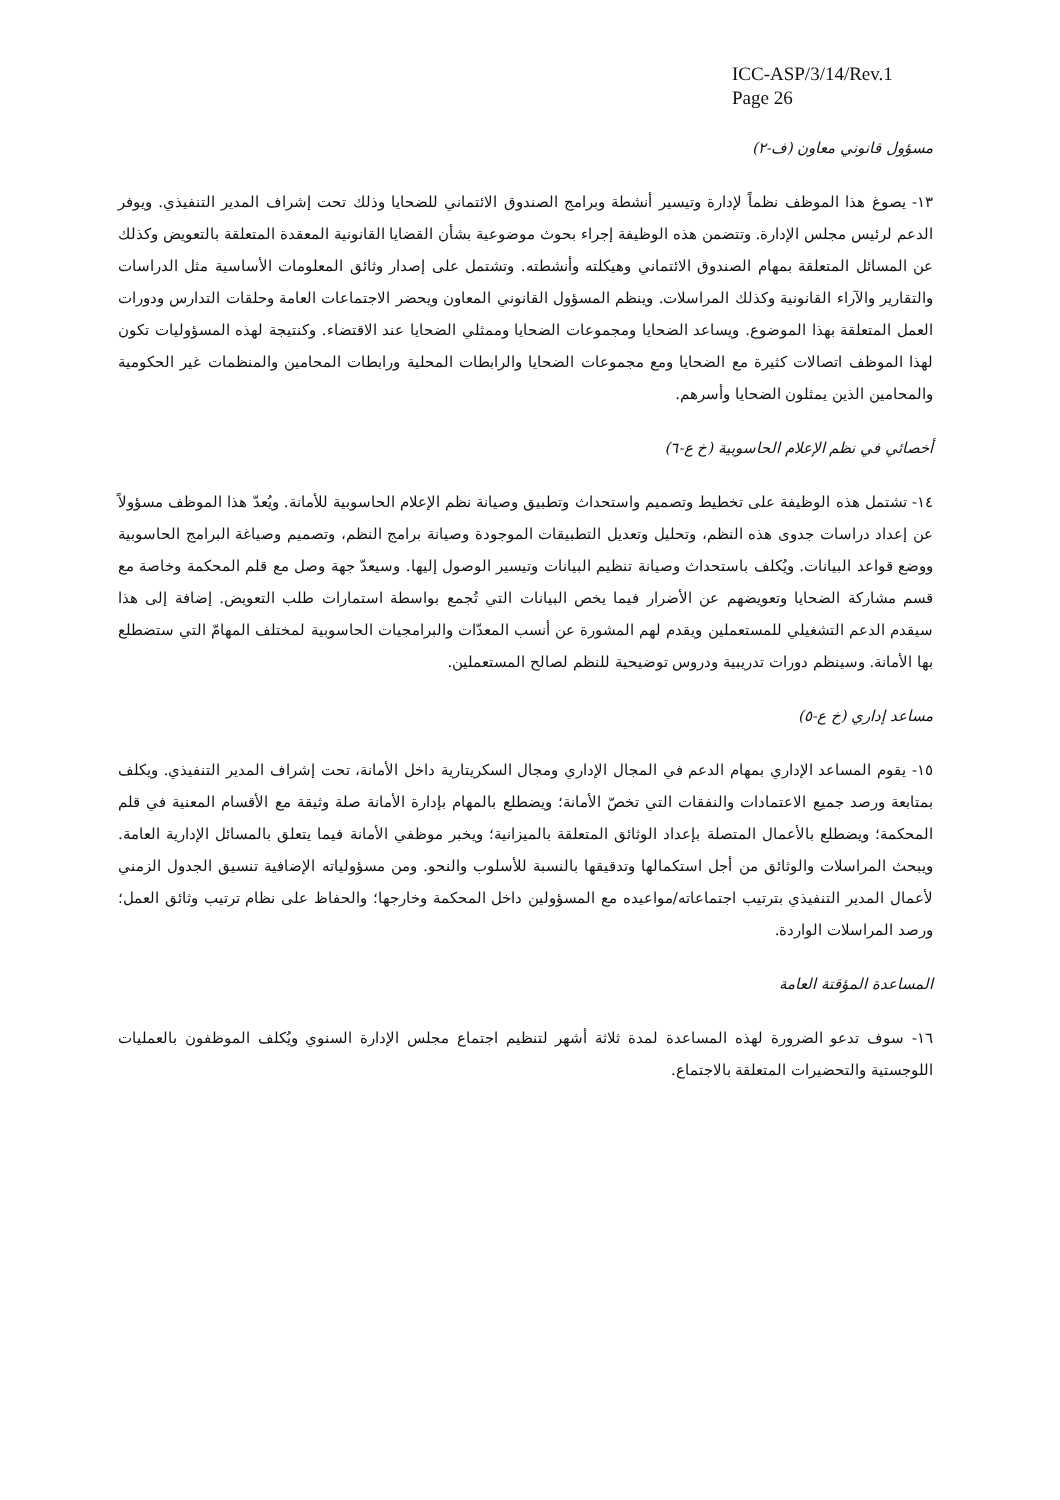ICC-ASP/3/14/Rev.1
Page 26
مسؤول قانوني معاون (ف-٢)
١٣- يصوغ هذا الموظف نظماً لإدارة وتيسير أنشطة وبرامج الصندوق الائتماني للضحايا وذلك تحت إشراف المدير التنفيذي. ويوفر الدعم لرئيس مجلس الإدارة. وتتضمن هذه الوظيفة إجراء بحوث موضوعية بشأن القضايا القانونية المعقدة المتعلقة بالتعويض وكذلك عن المسائل المتعلقة بمهام الصندوق الائتماني وهيكلته وأنشطته. وتشتمل على إصدار وثائق المعلومات الأساسية مثل الدراسات والتقارير والآراء القانونية وكذلك المراسلات. وينظم المسؤول القانوني المعاون ويحضر الاجتماعات العامة وحلقات التدارس ودورات العمل المتعلقة بهذا الموضوع. ويساعد الضحايا ومجموعات الضحايا وممثلي الضحايا عند الاقتضاء. وكنتيجة لهذه المسؤوليات تكون لهذا الموظف اتصالات كثيرة مع الضحايا ومع مجموعات الضحايا والرابطات المحلية ورابطات المحامين والمنظمات غير الحكومية والمحامين الذين يمثلون الضحايا وأسرهم.
أخصائي في نظم الإعلام الحاسوبية (خ ع-٦)
١٤- تشتمل هذه الوظيفة على تخطيط وتصميم واستحداث وتطبيق وصيانة نظم الإعلام الحاسوبية للأمانة. ويُعدّ هذا الموظف مسؤولاً عن إعداد دراسات جدوى هذه النظم، وتحليل وتعديل التطبيقات الموجودة وصيانة برامج النظم، وتصميم وصياغة البرامج الحاسوبية ووضع قواعد البيانات. ويُكلف باستحداث وصيانة تنظيم البيانات وتيسير الوصول إليها. وسيعدّ جهة وصل مع قلم المحكمة وخاصة مع قسم مشاركة الضحايا وتعويضهم عن الأضرار فيما يخص البيانات التي تُجمع بواسطة استمارات طلب التعويض. إضافة إلى هذا سيقدم الدعم التشغيلي للمستعملين ويقدم لهم المشورة عن أنسب المعدّات والبرامجيات الحاسوبية لمختلف المهامّ التي ستضطلع بها الأمانة. وسينظم دورات تدريبية ودروس توضيحية للنظم لصالح المستعملين.
مساعد إداري (خ ع-٥)
١٥- يقوم المساعد الإداري بمهام الدعم في المجال الإداري ومجال السكريتارية داخل الأمانة، تحت إشراف المدير التنفيذي. ويكلف بمتابعة ورصد جميع الاعتمادات والنفقات التي تخصّ الأمانة؛ ويضطلع بالمهام بإدارة الأمانة صلة وثيقة مع الأقسام المعنية في قلم المحكمة؛ ويضطلع بالأعمال المتصلة بإعداد الوثائق المتعلقة بالميزانية؛ ويخبر موظفي الأمانة فيما يتعلق بالمسائل الإدارية العامة. ويبحث المراسلات والوثائق من أجل استكمالها وتدقيقها بالنسبة للأسلوب والنحو. ومن مسؤولياته الإضافية تنسيق الجدول الزمني لأعمال المدير التنفيذي بترتيب اجتماعاته/مواعيده مع المسؤولين داخل المحكمة وخارجها؛ والحفاظ على نظام ترتيب وثائق العمل؛ ورصد المراسلات الواردة.
المساعدة المؤقتة العامة
١٦- سوف تدعو الضرورة لهذه المساعدة لمدة ثلاثة أشهر لتنظيم اجتماع مجلس الإدارة السنوي ويُكلف الموظفون بالعمليات اللوجستية والتحضيرات المتعلقة بالاجتماع.